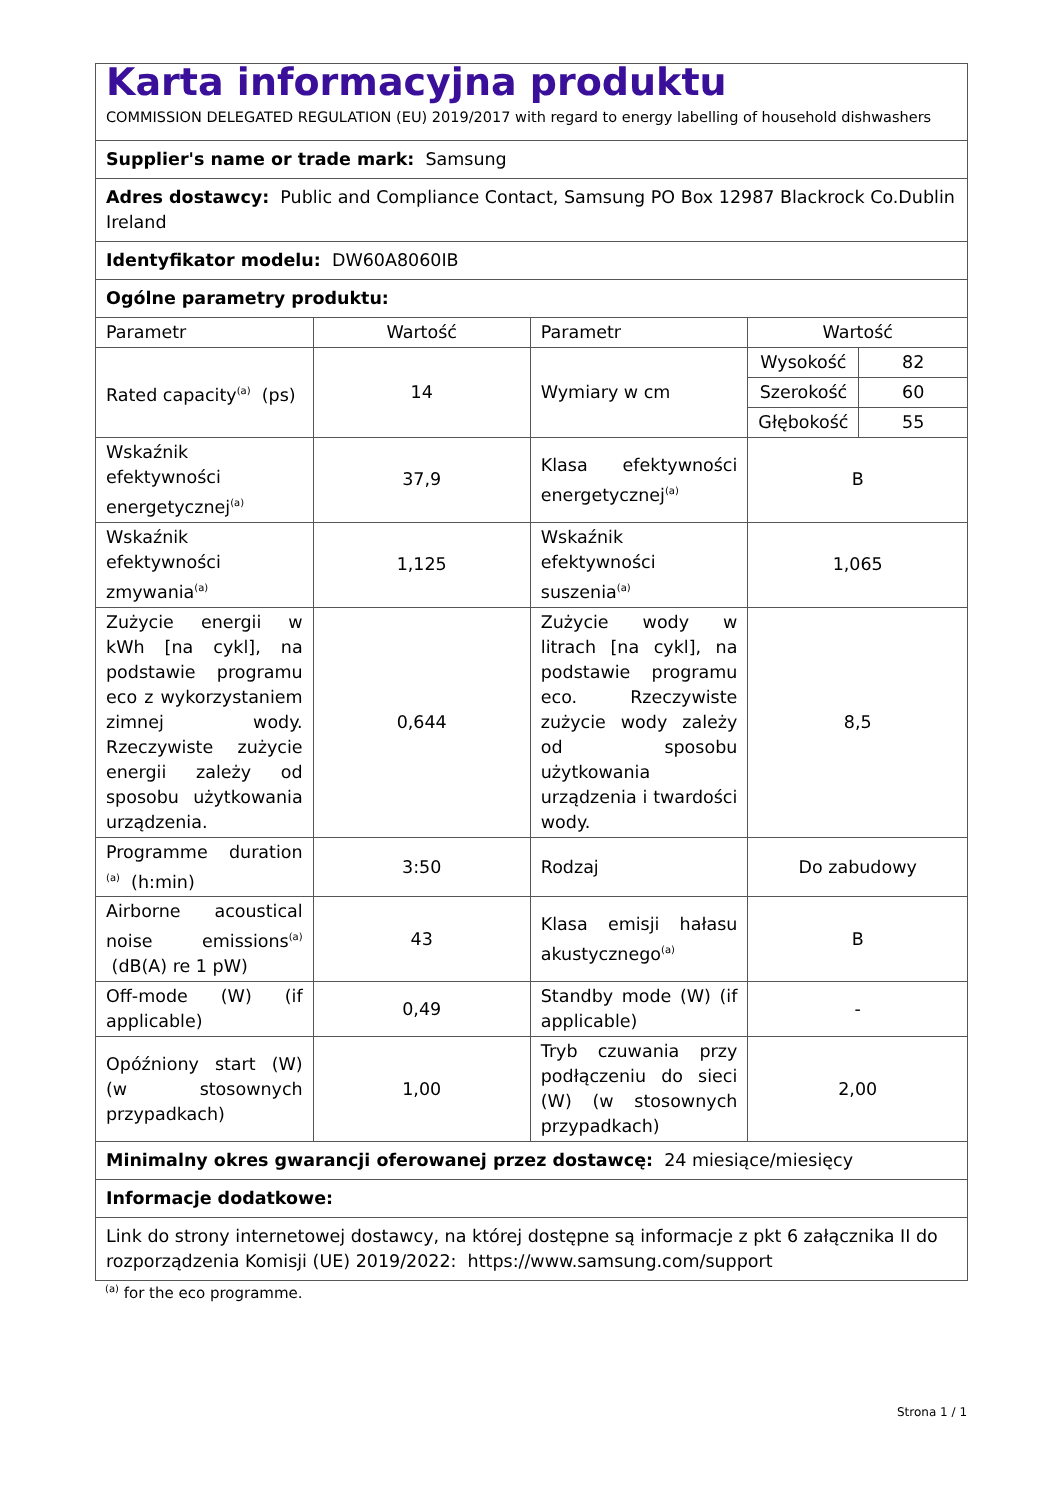| Karta informacyjna produktu COMMISSION DELEGATED REGULATION (EU) 2019/2017 with regard to energy labelling of household dishwashers | | | | |
| Supplier's name or trade mark: Samsung | | | | |
| Adres dostawcy: Public and Compliance Contact, Samsung PO Box 12987 Blackrock Co.Dublin Ireland | | | | |
| Identyfikator modelu: DW60A8060IB | | | | |
| Ogólne parametry produktu: | | | | |
| Parametr | Wartość | Parametr | Wartość | |
| Rated capacity<sup>(a)</sup> (ps) | 14 | Wymiary w cm | Wysokość | 82 |
| | | | Szerokość | 60 |
| | | | Głębokość | 55 |
| Wskaźnik efektywności energetycznej<sup>(a)</sup> | 37,9 | Klasa efektywności energetycznej<sup>(a)</sup> | B | |
| Wskaźnik efektywności zmywania<sup>(a)</sup> | 1,125 | Wskaźnik efektywności suszenia<sup>(a)</sup> | 1,065 | |
| Zużycie energii w kWh [na cykl], na podstawie programu eco z wykorzystaniem zimnej wody. Rzeczywiste zużycie energii zależy od sposobu użytkowania urządzenia. | 0,644 | Zużycie wody w litrach [na cykl], na podstawie programu eco. Rzeczywiste zużycie wody zależy od sposobu użytkowania urządzenia i twardości wody. | 8,5 | |
| Programme duration <sup>(a)</sup> (h:min) | 3:50 | Rodzaj | Do zabudowy | |
| Airborne acoustical noise emissions<sup>(a)</sup> (dB(A) re 1 pW) | 43 | Klasa emisji hałasu akustycznego<sup>(a)</sup> | B | |
| Off-mode (W) (if applicable) | 0,49 | Standby mode (W) (if applicable) | - | |
| Opóźniony start (W) (w stosownych przypadkach) | 1,00 | Tryb czuwania przy podłączeniu do sieci (W) (w stosownych przypadkach) | 2,00 | |
| Minimalny okres gwarancji oferowanej przez dostawcę: 24 miesiące/miesięcy | | | | |
| Informacje dodatkowe: | | | | |
| Link do strony internetowej dostawcy, na której dostępne są informacje z pkt 6 załącznika II do rozporządzenia Komisji (UE) 2019/2022: https://www.samsung.com/support | | | | |
<sup>(a)</sup> for the eco programme.
Strona 1 / 1